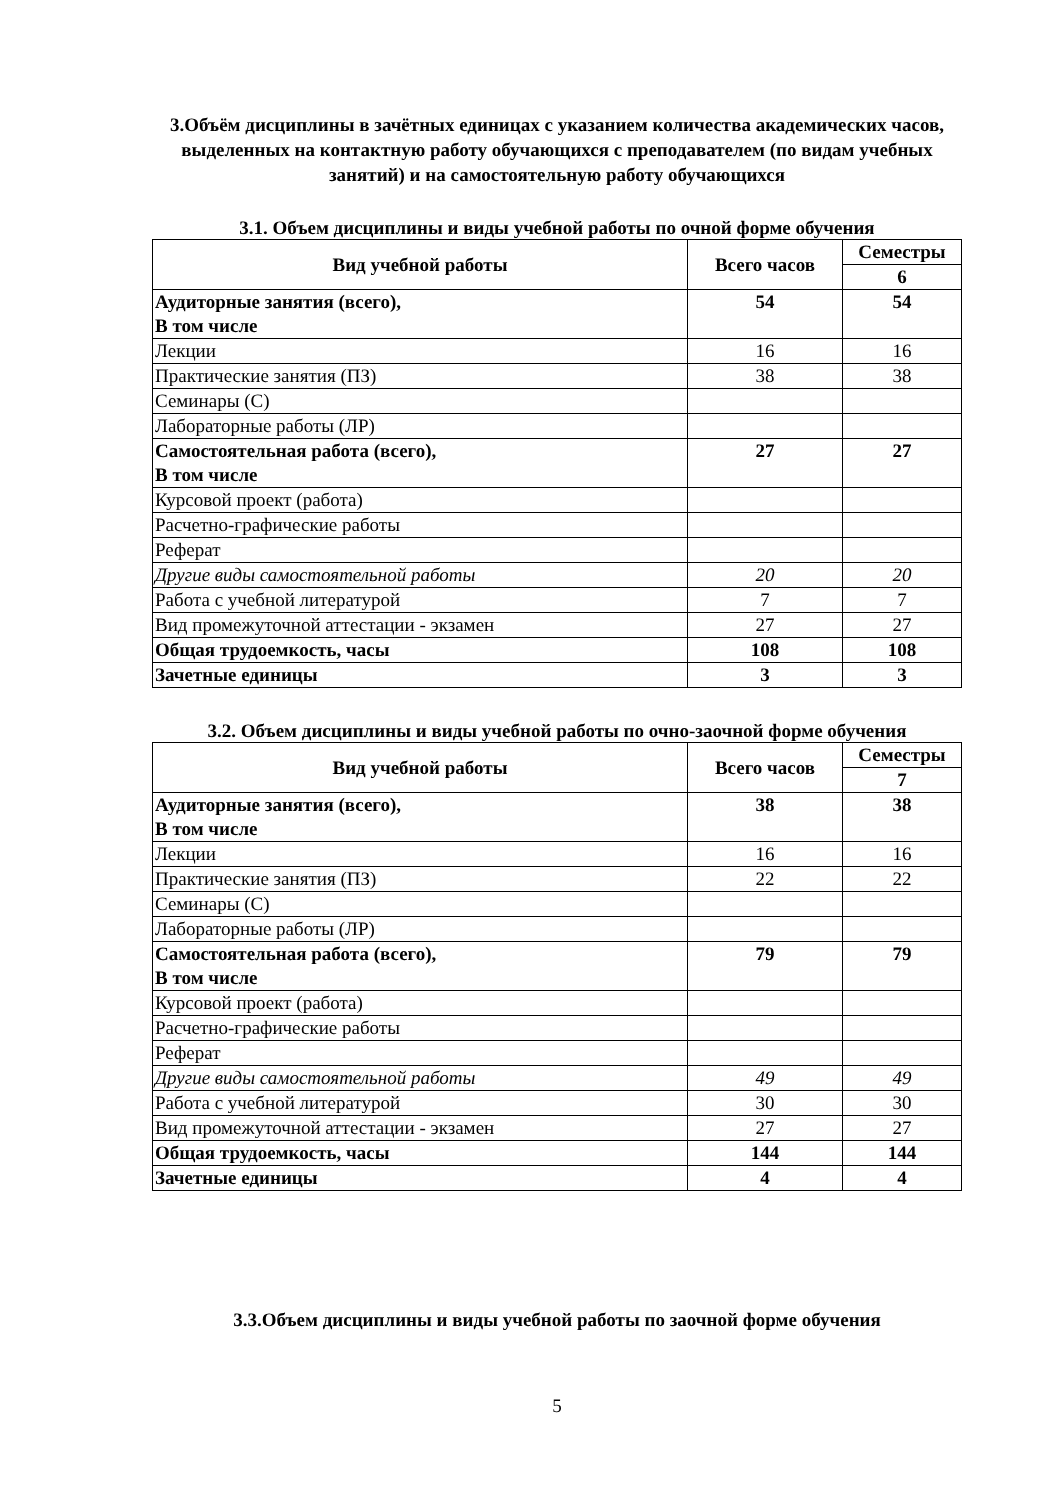3.Объём дисциплины в зачётных единицах с указанием количества академических часов, выделенных на контактную работу обучающихся с преподавателем (по видам учебных занятий) и на самостоятельную работу обучающихся
3.1. Объем дисциплины и виды учебной работы по очной форме обучения
| Вид учебной работы | Всего часов | Семестры |
| --- | --- | --- |
| | | 6 |
| Аудиторные занятия (всего), В том числе | 54 | 54 |
| Лекции | 16 | 16 |
| Практические занятия (ПЗ) | 38 | 38 |
| Семинары (С) | | |
| Лабораторные работы (ЛР) | | |
| Самостоятельная работа (всего), В том числе | 27 | 27 |
| Курсовой проект (работа) | | |
| Расчетно-графические работы | | |
| Реферат | | |
| Другие виды самостоятельной работы | 20 | 20 |
| Работа с учебной литературой | 7 | 7 |
| Вид промежуточной аттестации - экзамен | 27 | 27 |
| Общая трудоемкость, часы | 108 | 108 |
| Зачетные единицы | 3 | 3 |
3.2. Объем дисциплины и виды учебной работы по очно-заочной форме обучения
| Вид учебной работы | Всего часов | Семестры |
| --- | --- | --- |
| | | 7 |
| Аудиторные занятия (всего), В том числе | 38 | 38 |
| Лекции | 16 | 16 |
| Практические занятия (ПЗ) | 22 | 22 |
| Семинары (С) | | |
| Лабораторные работы (ЛР) | | |
| Самостоятельная работа (всего), В том числе | 79 | 79 |
| Курсовой проект (работа) | | |
| Расчетно-графические работы | | |
| Реферат | | |
| Другие виды самостоятельной работы | 49 | 49 |
| Работа с учебной литературой | 30 | 30 |
| Вид промежуточной аттестации - экзамен | 27 | 27 |
| Общая трудоемкость, часы | 144 | 144 |
| Зачетные единицы | 4 | 4 |
3.3.Объем дисциплины и виды учебной работы по заочной форме обучения
5